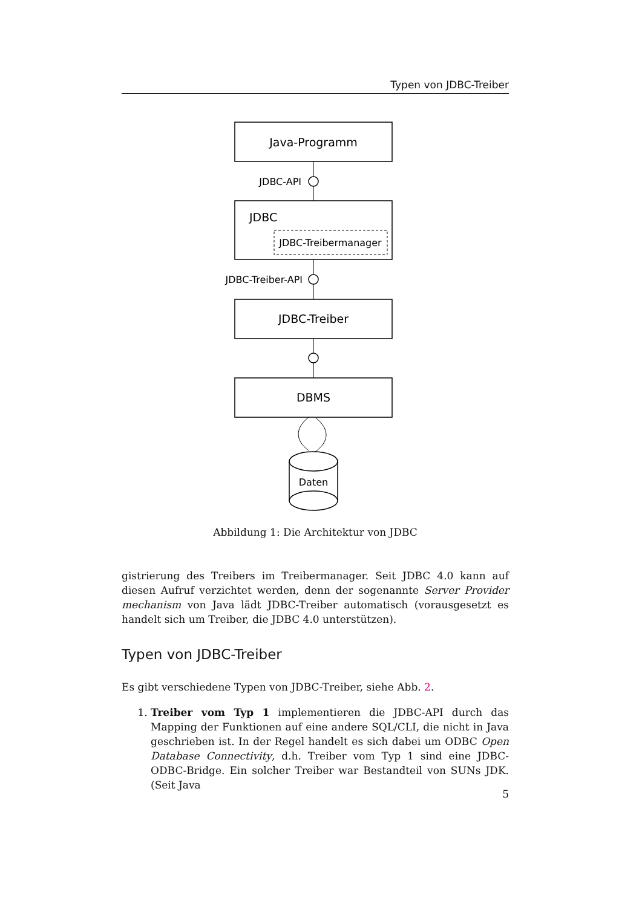Typen von JDBC-Treiber
Java-Programm
JDBC
JDBC-Treibermanager
JDBC-Treiber
DBMS
Daten
JDBC-API
JDBC-Treiber-API
Abbildung 1: Die Architektur von JDBC
gistrierung des Treibers im Treibermanager. Seit JDBC 4.0 kann auf diesen Aufruf verzichtet werden, denn der sogenannte Server Provider mechanism von Java lädt JDBC-Treiber automatisch (vorausgesetzt es handelt sich um Treiber, die JDBC 4.0 unterstützen).
Typen von JDBC-Treiber
Es gibt verschiedene Typen von JDBC-Treiber, siehe Abb. 2.
1. Treiber vom Typ 1 implementieren die JDBC-API durch das Mapping der Funktionen auf eine andere SQL/CLI, die nicht in Java geschrieben ist. In der Regel handelt es sich dabei um ODBC Open Database Connectivity, d.h. Treiber vom Typ 1 sind eine JDBC-ODBC-Bridge. Ein solcher Treiber war Bestandteil von SUNs JDK. (Seit Java
5